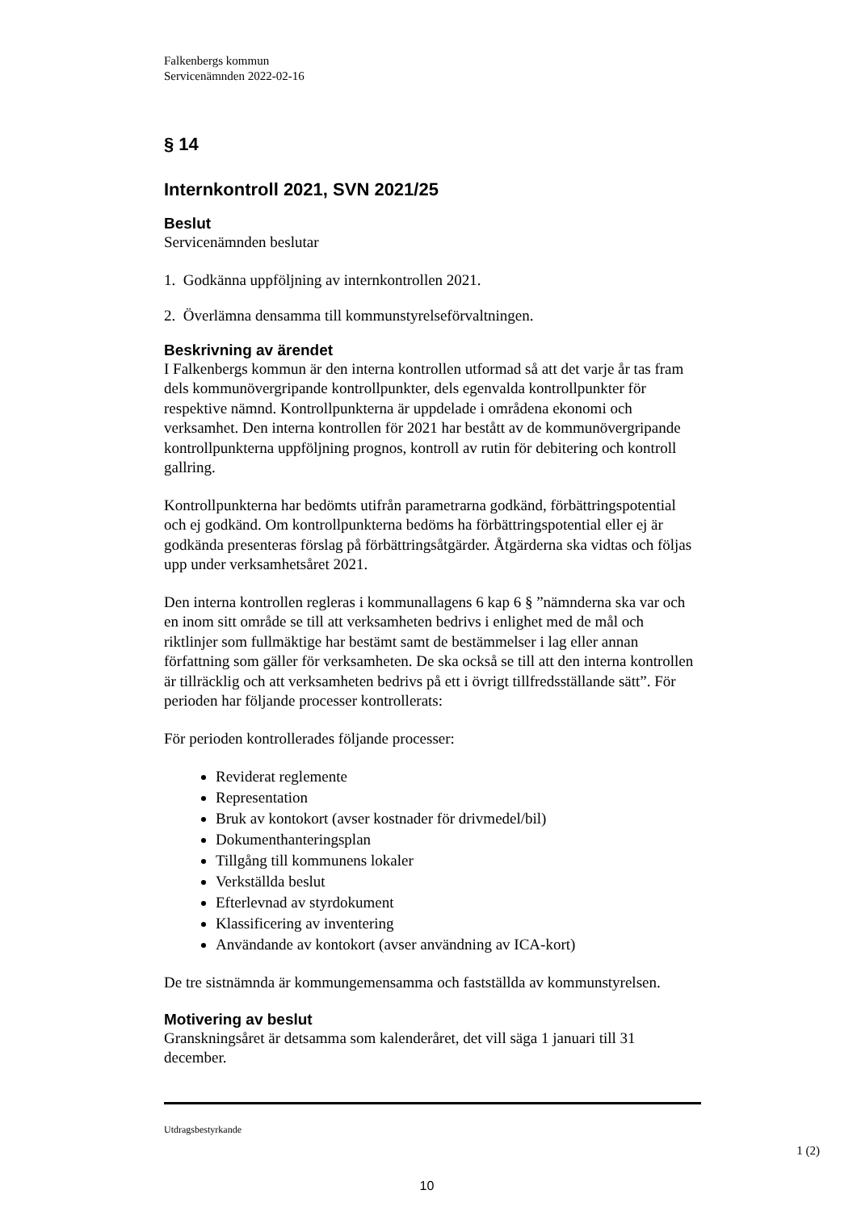Falkenbergs kommun
Servicenämnden 2022-02-16
§ 14
Internkontroll 2021, SVN 2021/25
Beslut
Servicenämnden beslutar
1. Godkänna uppföljning av internkontrollen 2021.
2. Överlämna densamma till kommunstyrelseförvaltningen.
Beskrivning av ärendet
I Falkenbergs kommun är den interna kontrollen utformad så att det varje år tas fram dels kommunövergripande kontrollpunkter, dels egenvalda kontrollpunkter för respektive nämnd. Kontrollpunkterna är uppdelade i områdena ekonomi och verksamhet. Den interna kontrollen för 2021 har bestått av de kommunövergripande kontrollpunkterna uppföljning prognos, kontroll av rutin för debitering och kontroll gallring.
Kontrollpunkterna har bedömts utifrån parametrarna godkänd, förbättringspotential och ej godkänd. Om kontrollpunkterna bedöms ha förbättringspotential eller ej är godkända presenteras förslag på förbättringsåtgärder. Åtgärderna ska vidtas och följas upp under verksamhetsåret 2021.
Den interna kontrollen regleras i kommunallagens 6 kap 6 § ”nämnderna ska var och en inom sitt område se till att verksamheten bedrivs i enlighet med de mål och riktlinjer som fullmäktige har bestämt samt de bestämmelser i lag eller annan författning som gäller för verksamheten. De ska också se till att den interna kontrollen är tillräcklig och att verksamheten bedrivs på ett i övrigt tillfredsställande sätt”. För perioden har följande processer kontrollerats:
För perioden kontrollerades följande processer:
Reviderat reglemente
Representation
Bruk av kontokort (avser kostnader för drivmedel/bil)
Dokumenthanteringsplan
Tillgång till kommunens lokaler
Verkställda beslut
Efterlevnad av styrdokument
Klassificering av inventering
Användande av kontokort (avser användning av ICA-kort)
De tre sistnämnda är kommungemensamma och fastställda av kommunstyrelsen.
Motivering av beslut
Granskningsåret är detsamma som kalenderåret, det vill säga 1 januari till 31 december.
Utdragsbestyrkande
1 (2)
10